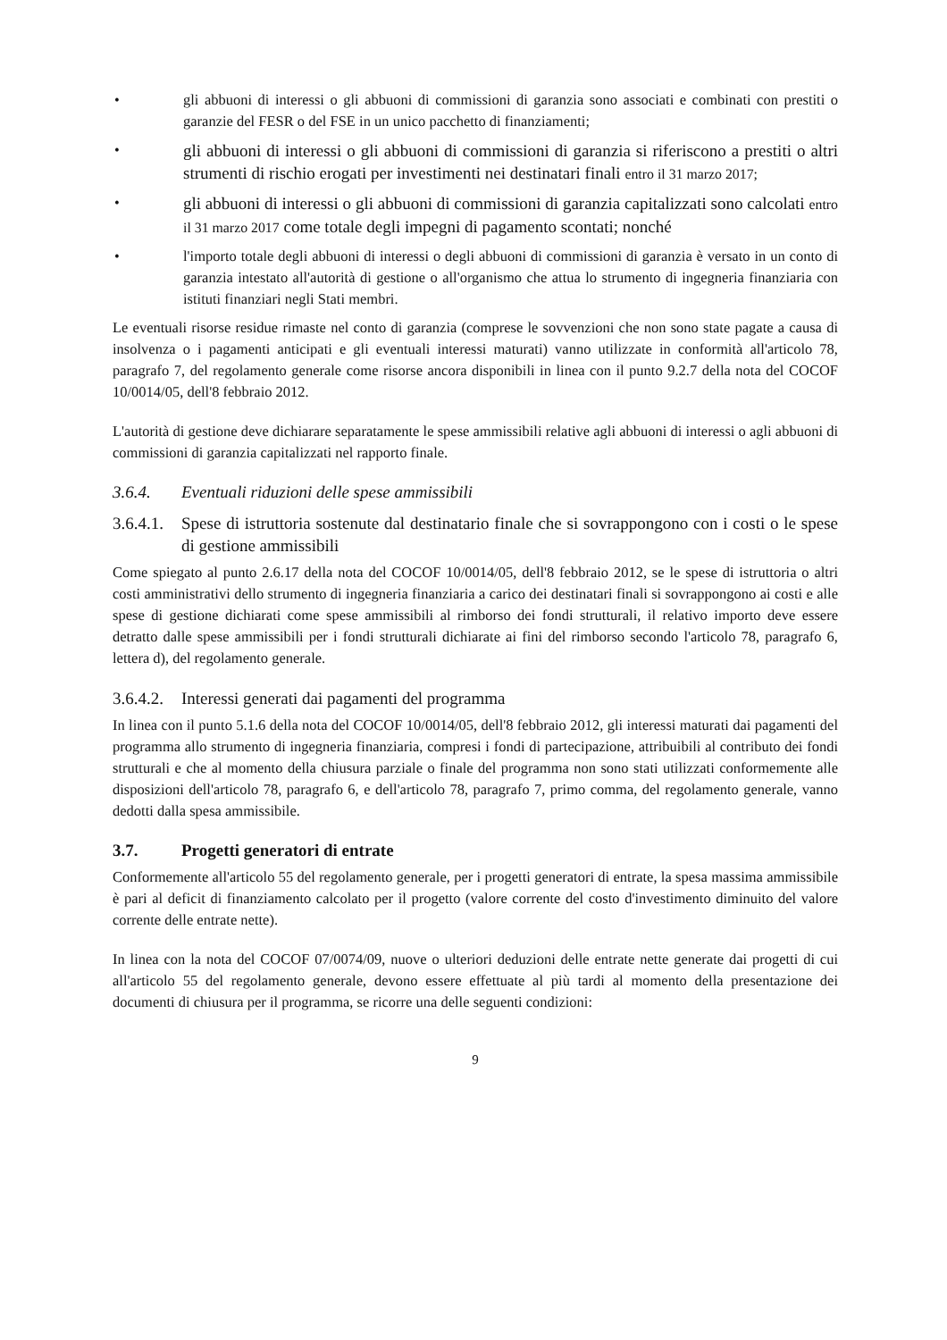• gli abbuoni di interessi o gli abbuoni di commissioni di garanzia sono associati e combinati con prestiti o garanzie del FESR o del FSE in un unico pacchetto di finanziamenti;
•
gli abbuoni di interessi o gli abbuoni di commissioni di garanzia si riferiscono a prestiti o altri strumenti di rischio erogati per investimenti nei destinatari finali entro il 31 marzo 2017;
•
gli abbuoni di interessi o gli abbuoni di commissioni di garanzia capitalizzati sono calcolati entro il 31 marzo 2017 come totale degli impegni di pagamento scontati; nonché
• l'importo totale degli abbuoni di interessi o degli abbuoni di commissioni di garanzia è versato in un conto di garanzia intestato all'autorità di gestione o all'organismo che attua lo strumento di ingegneria finanziaria con istituti finanziari negli Stati membri.
Le eventuali risorse residue rimaste nel conto di garanzia (comprese le sovvenzioni che non sono state pagate a causa di insolvenza o i pagamenti anticipati e gli eventuali interessi maturati) vanno utilizzate in conformità all'articolo 78, paragrafo 7, del regolamento generale come risorse ancora disponibili in linea con il punto 9.2.7 della nota del COCOF 10/0014/05, dell'8 febbraio 2012.
L'autorità di gestione deve dichiarare separatamente le spese ammissibili relative agli abbuoni di interessi o agli abbuoni di commissioni di garanzia capitalizzati nel rapporto finale.
3.6.4. Eventuali riduzioni delle spese ammissibili
3.6.4.1. Spese di istruttoria sostenute dal destinatario finale che si sovrappongono con i costi o le spese di gestione ammissibili
Come spiegato al punto 2.6.17 della nota del COCOF 10/0014/05, dell'8 febbraio 2012, se le spese di istruttoria o altri costi amministrativi dello strumento di ingegneria finanziaria a carico dei destinatari finali si sovrappongono ai costi e alle spese di gestione dichiarati come spese ammissibili al rimborso dei fondi strutturali, il relativo importo deve essere detratto dalle spese ammissibili per i fondi strutturali dichiarate ai fini del rimborso secondo l'articolo 78, paragrafo 6, lettera d), del regolamento generale.
3.6.4.2. Interessi generati dai pagamenti del programma
In linea con il punto 5.1.6 della nota del COCOF 10/0014/05, dell'8 febbraio 2012, gli interessi maturati dai pagamenti del programma allo strumento di ingegneria finanziaria, compresi i fondi di partecipazione, attribuibili al contributo dei fondi strutturali e che al momento della chiusura parziale o finale del programma non sono stati utilizzati conformemente alle disposizioni dell'articolo 78, paragrafo 6, e dell'articolo 78, paragrafo 7, primo comma, del regolamento generale, vanno dedotti dalla spesa ammissibile.
3.7. Progetti generatori di entrate
Conformemente all'articolo 55 del regolamento generale, per i progetti generatori di entrate, la spesa massima ammissibile è pari al deficit di finanziamento calcolato per il progetto (valore corrente del costo d'investimento diminuito del valore corrente delle entrate nette).
In linea con la nota del COCOF 07/0074/09, nuove o ulteriori deduzioni delle entrate nette generate dai progetti di cui all'articolo 55 del regolamento generale, devono essere effettuate al più tardi al momento della presentazione dei documenti di chiusura per il programma, se ricorre una delle seguenti condizioni:
9